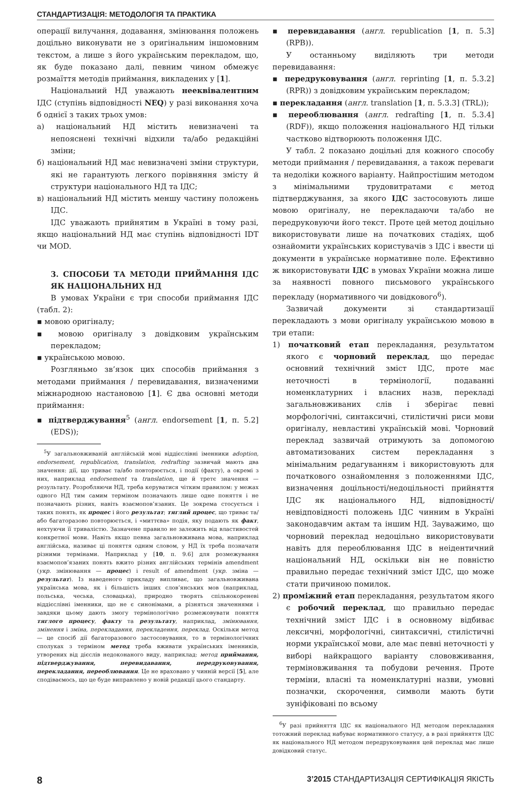СТАНДАРТИЗАЦІЯ: МЕТОДОЛОГІЯ ТА ПРАКТИКА
операції вилучання, додавання, змінювання положень доцільно виконувати не з оригінальним іншомовним текстом, а лише з його українським перекладом, що, як буде показано далі, певним чином обмежує розмаїття методів приймання, викладених у [1].
Національний НД уважають нееквівалентним ІДС (ступінь відповідності NEQ) у разі виконання хоча б однієї з таких трьох умов:
а) національний НД містить невизначені та непояснені технічні відхили та/або редакційні зміни;
б) національний НД має невизначені зміни структури, які не гарантують легкого порівняння змісту й структури національного НД та ІДС;
в) національний НД містить меншу частину положень ІДС.
ІДС уважають прийнятим в Україні в тому разі, якщо національний НД має ступінь відповідності IDT чи MOD.
3. СПОСОБИ ТА МЕТОДИ ПРИЙМАННЯ ІДС ЯК НАЦІОНАЛЬНИХ НД
В умовах України є три способи приймання ІДС (табл. 2):
▪ мовою оригіналу;
▪ мовою оригіналу з довідковим українським перекладом;
▪ українською мовою.
Розгляньмо зв’язок цих способів приймання з методами приймання / перевидавання, визначеними міжнародною настановою [1]. Є два основні методи приймання:
▪ підтверджування<sup>5</sup> (англ. endorsement [1, п. 5.2] (EDS));
<sup>5</sup> У загальновживаній англійській мові віддієслівні іменники adoption, endorsement, republication, translation, redrafting зазвичай мають два значення: дії, що триває та/або повторюється, і події (факту), а окремі з них, наприклад endorsement та translation, ще й третє значення — результату. Розробляючи НД, треба керуватися чітким правилом: у межах одного НД тим самим терміном позначають лише одне поняття і не позначають різних, навіть взаємопов’язаних. Це зокрема стосується і таких понять, як процес і його результат; тяглий процес, що триває та/або багаторазово повторюється, і «миттєва» подія, яку подають як факт, нехтуючи її тривалістю. Зазначене правило не залежить від властивостей конкретної мови. Навіть якщо певна загальновживана мова, наприклад англійська, називає ці поняття одним словом, у НД їх треба позначати різними термінами. Наприклад у [10, п. 9.6] для розмежування взаємопов’язаних понять вжито різних англійських термінів amendment (укр. змінювання — процес) і result of amendment (укр. зміна — результат). Із наведеного прикладу випливає, що загальновживана українська мова, як і більшість інших слов’янських мов (наприклад, польська, чеська, словацька), природно творять спільнокореневі віддієслівні іменники, що не є синонімами, а різняться значеннями і завдяки цьому дають змогу термінологічно розмежовувати поняття тяглого процесу, факту та результату, наприклад, змінювання, змінення і зміна, перекладання, перекладення, переклад. Оскільки метод — це спосіб дії багаторазового застосовування, то в термінологічних сполуках з терміном метод треба вживати українських іменників, утворених від дієслів недоконаного виду, наприклад: метод приймання, підтверджування, перевидавання, передруковування, перекладання, переоблювання. Це не враховано у чинній версії [5], але сподіваємось, що це буде виправлено у новій редакції цього стандарту.
▪ перевидавання (англ. republication [1, п. 5.3] (RPB)).
У останньому виділяють три методи перевидавання:
▪ передруковування (англ. reprinting [1, п. 5.3.2] (RPR)) з довідковим українським перекладом;
▪ перекладання (англ. translation [1, п. 5.3.3] (TRL));
▪ переоблювання (англ. redrafting [1, п. 5.3.4] (RDF)), якщо положення національного НД тільки частково відтворюють положення ІДС.
У табл. 2 показано доцільні для кожного способу методи приймання / перевидавання, а також переваги та недоліки кожного варіанту. Найпростішим методом з мінімальними трудовитратами є метод підтверджування, за якого ІДС застосовують лише мовою оригіналу, не перекладаючи та/або не передруковуючи його текст. Проте цей метод доцільно використовувати лише на початкових стадіях, щоб ознайомити українських користувачів з ІДС і ввести ці документи в українське нормативне поле. Ефективно ж використовувати ІДС в умовах України можна лише за наявності повного письмового українського перекладу (нормативного чи довідкового<sup>6</sup>).
Зазвичай документи зі стандартизації перекладають з мови оригіналу українською мовою в три етапи:
1) початковий етап перекладання, результатом якого є чорновий переклад, що передає основний технічний зміст ІДС, проте має неточності в термінології, подаванні номенклатурних і власних назв, перекладі загальновживаних слів і зберігає певні морфологічні, синтаксичні, стилістичні риси мови оригіналу, невластиві українській мові. Чорновий переклад зазвичай отримують за допомогою автоматизованих систем перекладання з мінімальним редагуванням і використовують для початкового ознайомлення з положеннями ІДС, визначення доцільності/недоцільності прийняття ІДС як національного НД, відповідності/невідповідності положень ІДС чинним в Україні законодавчим актам та іншим НД. Зауважимо, що чорновий переклад недоцільно використовувати навіть для переоблювання ІДС в неідентичний національний НД, оскільки він не повністю правильно передає технічний зміст ІДС, що може стати причиною помилок.
2) проміжний етап перекладання, результатом якого є робочий переклад, що правильно передає технічний зміст ІДС і в основному відбиває лексичні, морфологічні, синтаксичні, стилістичні норми української мови, але має певні неточності у виборі найкращого варіанту слововживання, терміновживання та побудови речення. Проте терміни, власні та номенклатурні назви, умовні позначки, скорочення, символи мають бути зуніфіковані по всьому
<sup>6</sup> У разі прийняття ІДС як національного НД методом перекладання тотожний переклад набуває нормативного статусу, а в разі прийняття ІДС як національного НД методом передруковування цей переклад має лише довідковий статус.
8 3’2015 СТАНДАРТИЗАЦІЯ СЕРТИФІКАЦІЯ ЯКІСТЬ